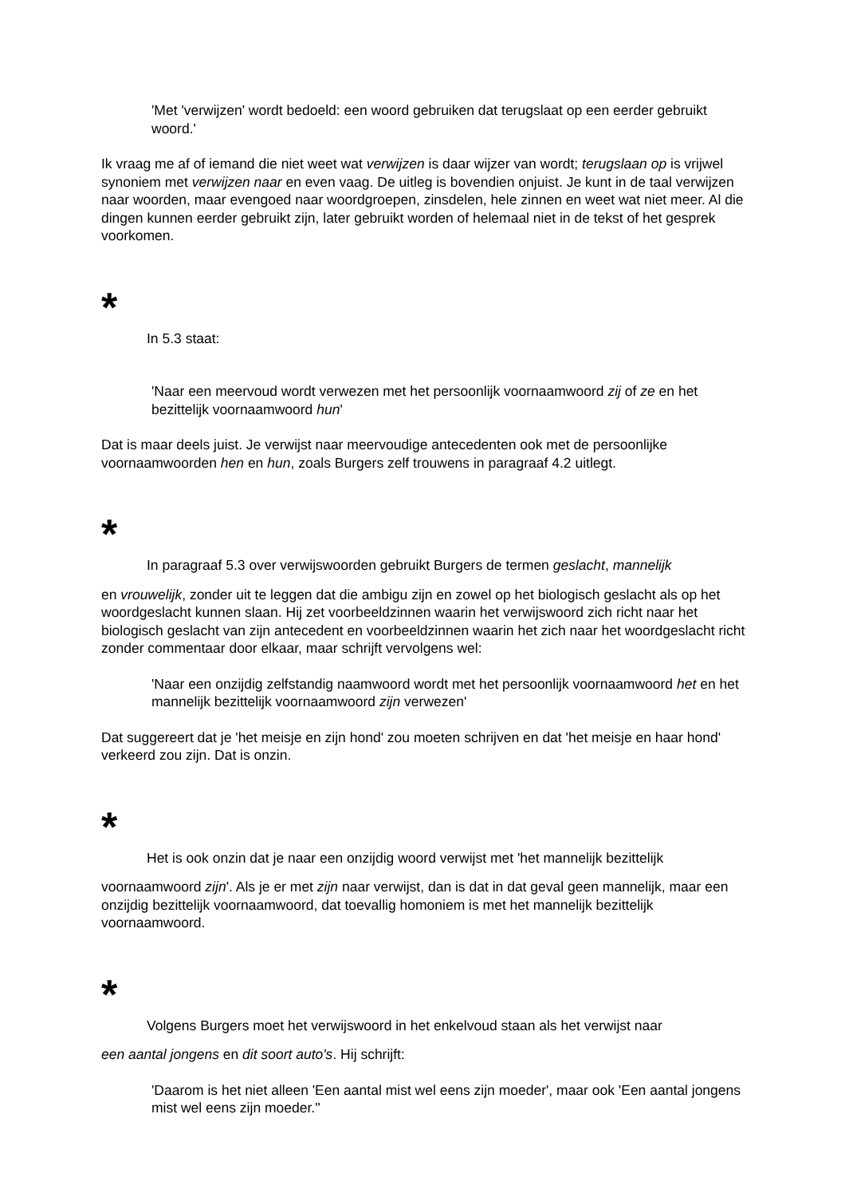'Met 'verwijzen' wordt bedoeld: een woord gebruiken dat terugslaat op een eerder gebruikt woord.'
Ik vraag me af of iemand die niet weet wat verwijzen is daar wijzer van wordt; terugslaan op is vrijwel synoniem met verwijzen naar en even vaag. De uitleg is bovendien onjuist. Je kunt in de taal verwijzen naar woorden, maar evengoed naar woordgroepen, zinsdelen, hele zinnen en weet wat niet meer. Al die dingen kunnen eerder gebruikt zijn, later gebruikt worden of helemaal niet in de tekst of het gesprek voorkomen.
*
In 5.3 staat:
'Naar een meervoud wordt verwezen met het persoonlijk voornaamwoord zij of ze en het bezittelijk voornaamwoord hun'
Dat is maar deels juist. Je verwijst naar meervoudige antecedenten ook met de persoonlijke voornaamwoorden hen en hun, zoals Burgers zelf trouwens in paragraaf 4.2 uitlegt.
*
In paragraaf 5.3 over verwijswoorden gebruikt Burgers de termen geslacht, mannelijk
en vrouwelijk, zonder uit te leggen dat die ambigu zijn en zowel op het biologisch geslacht als op het woordgeslacht kunnen slaan. Hij zet voorbeeldzinnen waarin het verwijswoord zich richt naar het biologisch geslacht van zijn antecedent en voorbeeldzinnen waarin het zich naar het woordgeslacht richt zonder commentaar door elkaar, maar schrijft vervolgens wel:
'Naar een onzijdig zelfstandig naamwoord wordt met het persoonlijk voornaamwoord het en het mannelijk bezittelijk voornaamwoord zijn verwezen'
Dat suggereert dat je 'het meisje en zijn hond' zou moeten schrijven en dat 'het meisje en haar hond' verkeerd zou zijn. Dat is onzin.
*
Het is ook onzin dat je naar een onzijdig woord verwijst met 'het mannelijk bezittelijk
voornaamwoord zijn'. Als je er met zijn naar verwijst, dan is dat in dat geval geen mannelijk, maar een onzijdig bezittelijk voornaamwoord, dat toevallig homoniem is met het mannelijk bezittelijk voornaamwoord.
*
Volgens Burgers moet het verwijswoord in het enkelvoud staan als het verwijst naar
een aantal jongens en dit soort auto's. Hij schrijft:
'Daarom is het niet alleen 'Een aantal mist wel eens zijn moeder', maar ook 'Een aantal jongens mist wel eens zijn moeder.''